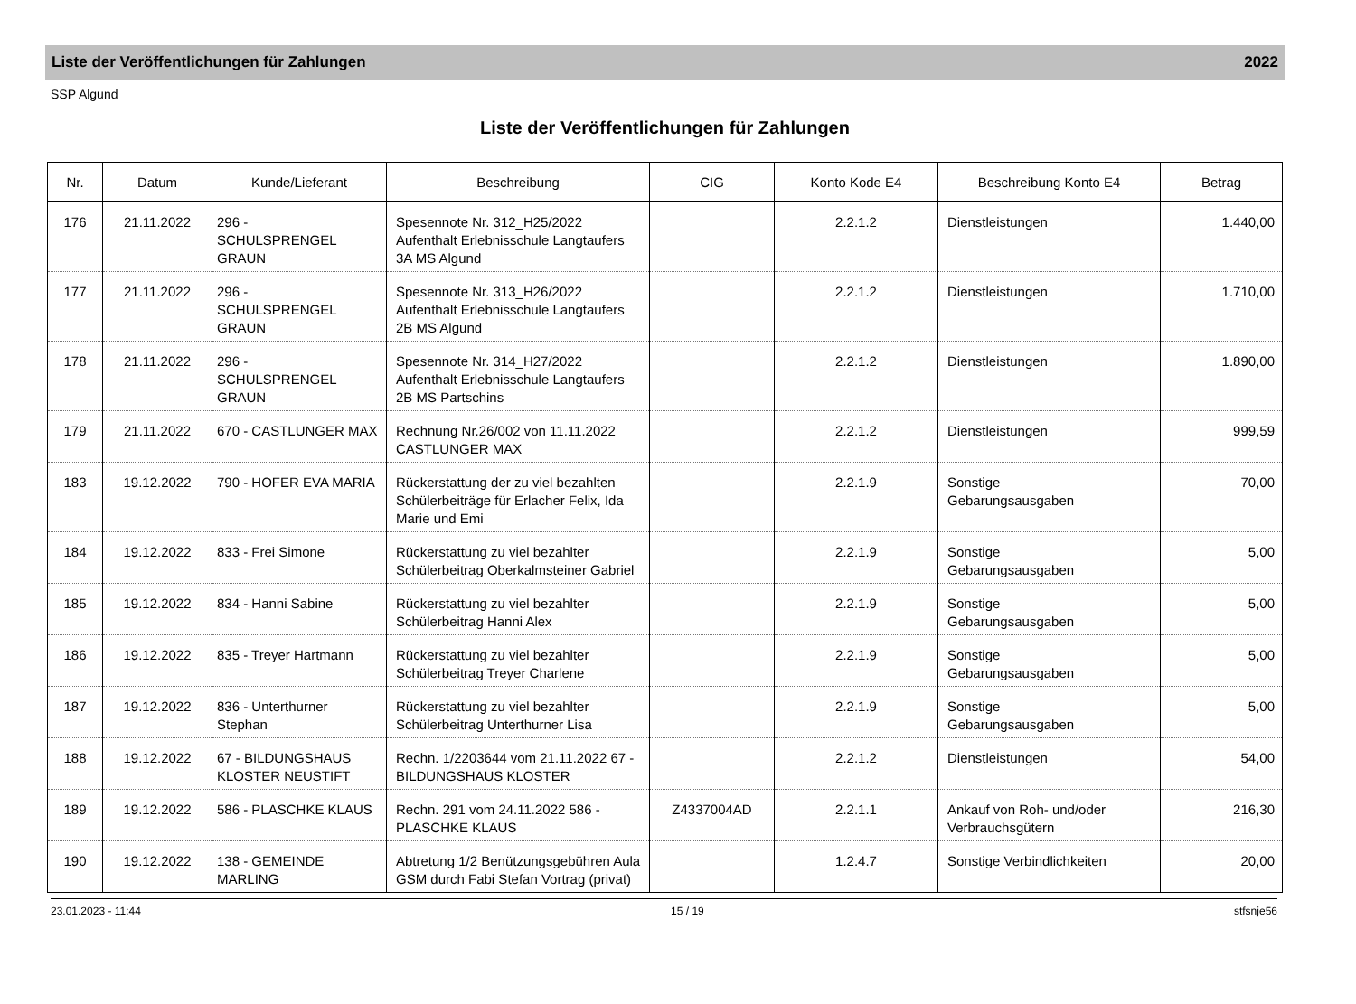Liste der Veröffentlichungen für Zahlungen 2022
SSP Algund
Liste der Veröffentlichungen für Zahlungen
| Nr. | Datum | Kunde/Lieferant | Beschreibung | CIG | Konto Kode E4 | Beschreibung Konto E4 | Betrag |
| --- | --- | --- | --- | --- | --- | --- | --- |
| 176 | 21.11.2022 | 296 - SCHULSPRENGEL GRAUN | Spesennote Nr. 312_H25/2022 Aufenthalt Erlebnisschule Langtaufers 3A MS Algund | | 2.2.1.2 | Dienstleistungen | 1.440,00 |
| 177 | 21.11.2022 | 296 - SCHULSPRENGEL GRAUN | Spesennote Nr. 313_H26/2022 Aufenthalt Erlebnisschule Langtaufers 2B MS Algund | | 2.2.1.2 | Dienstleistungen | 1.710,00 |
| 178 | 21.11.2022 | 296 - SCHULSPRENGEL GRAUN | Spesennote Nr. 314_H27/2022 Aufenthalt Erlebnisschule Langtaufers 2B MS Partschins | | 2.2.1.2 | Dienstleistungen | 1.890,00 |
| 179 | 21.11.2022 | 670 - CASTLUNGER MAX | Rechnung Nr.26/002 von 11.11.2022 CASTLUNGER MAX | | 2.2.1.2 | Dienstleistungen | 999,59 |
| 183 | 19.12.2022 | 790 - HOFER EVA MARIA | Rückerstattung der zu viel bezahlten Schülerbeiträge für Erlacher Felix, Ida Marie und Emi | | 2.2.1.9 | Sonstige Gebarungsausgaben | 70,00 |
| 184 | 19.12.2022 | 833 - Frei Simone | Rückerstattung zu viel bezahlter Schülerbeitrag Oberkalmsteiner Gabriel | | 2.2.1.9 | Sonstige Gebarungsausgaben | 5,00 |
| 185 | 19.12.2022 | 834 - Hanni Sabine | Rückerstattung zu viel bezahlter Schülerbeitrag Hanni Alex | | 2.2.1.9 | Sonstige Gebarungsausgaben | 5,00 |
| 186 | 19.12.2022 | 835 - Treyer Hartmann | Rückerstattung zu viel bezahlter Schülerbeitrag Treyer Charlene | | 2.2.1.9 | Sonstige Gebarungsausgaben | 5,00 |
| 187 | 19.12.2022 | 836 - Unterthurner Stephan | Rückerstattung zu viel bezahlter Schülerbeitrag Unterthurner Lisa | | 2.2.1.9 | Sonstige Gebarungsausgaben | 5,00 |
| 188 | 19.12.2022 | 67 - BILDUNGSHAUS KLOSTER NEUSTIFT | Rechn. 1/2203644 vom 21.11.2022 67 - BILDUNGSHAUS KLOSTER | | 2.2.1.2 | Dienstleistungen | 54,00 |
| 189 | 19.12.2022 | 586 - PLASCHKE KLAUS | Rechn. 291 vom 24.11.2022 586 - PLASCHKE KLAUS | Z4337004AD | 2.2.1.1 | Ankauf von Roh- und/oder Verbrauchsgütern | 216,30 |
| 190 | 19.12.2022 | 138 - GEMEINDE MARLING | Abtretung 1/2 Benützungsgebühren Aula GSM durch Fabi Stefan Vortrag (privat) | | 1.2.4.7 | Sonstige Verbindlichkeiten | 20,00 |
23.01.2023 - 11:44 15 / 19 stfsnje56